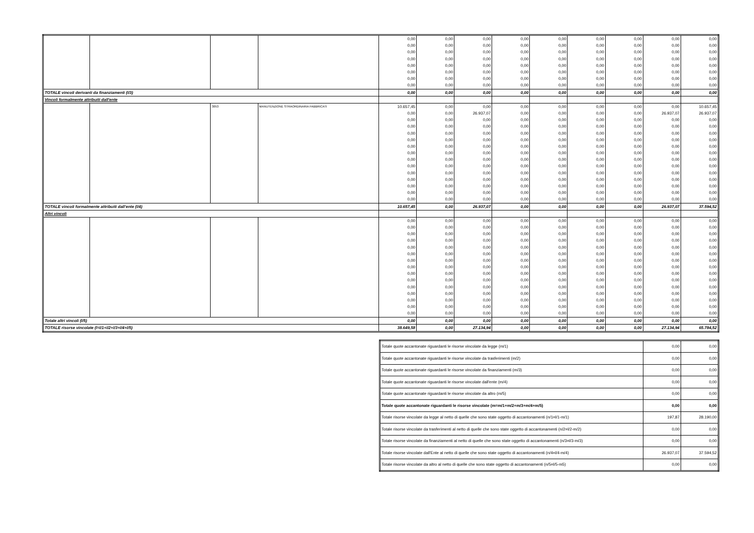| | | | | 0,00 | 0,00 | 0,00 | 0,00 | 0,00 | 0,00 | 0,00 | 0,00 | 0,00 |
| | | | | 0,00 | 0,00 | 0,00 | 0,00 | 0,00 | 0,00 | 0,00 | 0,00 | 0,00 |
| | | | | 0,00 | 0,00 | 0,00 | 0,00 | 0,00 | 0,00 | 0,00 | 0,00 | 0,00 |
| | | | | 0,00 | 0,00 | 0,00 | 0,00 | 0,00 | 0,00 | 0,00 | 0,00 | 0,00 |
| | | | | 0,00 | 0,00 | 0,00 | 0,00 | 0,00 | 0,00 | 0,00 | 0,00 | 0,00 |
| | | | | 0,00 | 0,00 | 0,00 | 0,00 | 0,00 | 0,00 | 0,00 | 0,00 | 0,00 |
| | | | | 0,00 | 0,00 | 0,00 | 0,00 | 0,00 | 0,00 | 0,00 | 0,00 | 0,00 |
| | | | | 0,00 | 0,00 | 0,00 | 0,00 | 0,00 | 0,00 | 0,00 | 0,00 | 0,00 |
| TOTALE vincoli derivanti da finanziamenti (l/3) | | | | 0,00 | 0,00 | 0,00 | 0,00 | 0,00 | 0,00 | 0,00 | 0,00 | 0,00 |
| Vincoli formalmente attribuiti dall'ente | | | | | | | | | | | | |
| | | 3053 | MANUTENZIONE STRAORDINARIA FABBRICATI | 10.657,45 | 0,00 | 0,00 | 0,00 | 0,00 | 0,00 | 0,00 | 0,00 | 10.657,45 |
| | | | | 0,00 | 0,00 | 26.937,07 | 0,00 | 0,00 | 0,00 | 0,00 | 26.937,07 | 26.937,07 |
| | | | | 0,00 | 0,00 | 0,00 | 0,00 | 0,00 | 0,00 | 0,00 | 0,00 | 0,00 |
| | | | | 0,00 | 0,00 | 0,00 | 0,00 | 0,00 | 0,00 | 0,00 | 0,00 | 0,00 |
| | | | | 0,00 | 0,00 | 0,00 | 0,00 | 0,00 | 0,00 | 0,00 | 0,00 | 0,00 |
| | | | | 0,00 | 0,00 | 0,00 | 0,00 | 0,00 | 0,00 | 0,00 | 0,00 | 0,00 |
| | | | | 0,00 | 0,00 | 0,00 | 0,00 | 0,00 | 0,00 | 0,00 | 0,00 | 0,00 |
| | | | | 0,00 | 0,00 | 0,00 | 0,00 | 0,00 | 0,00 | 0,00 | 0,00 | 0,00 |
| | | | | 0,00 | 0,00 | 0,00 | 0,00 | 0,00 | 0,00 | 0,00 | 0,00 | 0,00 |
| | | | | 0,00 | 0,00 | 0,00 | 0,00 | 0,00 | 0,00 | 0,00 | 0,00 | 0,00 |
| | | | | 0,00 | 0,00 | 0,00 | 0,00 | 0,00 | 0,00 | 0,00 | 0,00 | 0,00 |
| | | | | 0,00 | 0,00 | 0,00 | 0,00 | 0,00 | 0,00 | 0,00 | 0,00 | 0,00 |
| | | | | 0,00 | 0,00 | 0,00 | 0,00 | 0,00 | 0,00 | 0,00 | 0,00 | 0,00 |
| | | | | 0,00 | 0,00 | 0,00 | 0,00 | 0,00 | 0,00 | 0,00 | 0,00 | 0,00 |
| | | | | 0,00 | 0,00 | 0,00 | 0,00 | 0,00 | 0,00 | 0,00 | 0,00 | 0,00 |
| TOTALE vincoli formalmente attribuiti dall'ente (l/4) | | | | 10.657,45 | 0,00 | 26.937,07 | 0,00 | 0,00 | 0,00 | 0,00 | 26.937,07 | 37.594,52 |
| Altri vincoli | | | | | | | | | | | | |
| | | | | 0,00 | 0,00 | 0,00 | 0,00 | 0,00 | 0,00 | 0,00 | 0,00 | 0,00 |
| | | | | 0,00 | 0,00 | 0,00 | 0,00 | 0,00 | 0,00 | 0,00 | 0,00 | 0,00 |
| | | | | 0,00 | 0,00 | 0,00 | 0,00 | 0,00 | 0,00 | 0,00 | 0,00 | 0,00 |
| | | | | 0,00 | 0,00 | 0,00 | 0,00 | 0,00 | 0,00 | 0,00 | 0,00 | 0,00 |
| | | | | 0,00 | 0,00 | 0,00 | 0,00 | 0,00 | 0,00 | 0,00 | 0,00 | 0,00 |
| | | | | 0,00 | 0,00 | 0,00 | 0,00 | 0,00 | 0,00 | 0,00 | 0,00 | 0,00 |
| | | | | 0,00 | 0,00 | 0,00 | 0,00 | 0,00 | 0,00 | 0,00 | 0,00 | 0,00 |
| | | | | 0,00 | 0,00 | 0,00 | 0,00 | 0,00 | 0,00 | 0,00 | 0,00 | 0,00 |
| | | | | 0,00 | 0,00 | 0,00 | 0,00 | 0,00 | 0,00 | 0,00 | 0,00 | 0,00 |
| | | | | 0,00 | 0,00 | 0,00 | 0,00 | 0,00 | 0,00 | 0,00 | 0,00 | 0,00 |
| | | | | 0,00 | 0,00 | 0,00 | 0,00 | 0,00 | 0,00 | 0,00 | 0,00 | 0,00 |
| | | | | 0,00 | 0,00 | 0,00 | 0,00 | 0,00 | 0,00 | 0,00 | 0,00 | 0,00 |
| | | | | 0,00 | 0,00 | 0,00 | 0,00 | 0,00 | 0,00 | 0,00 | 0,00 | 0,00 |
| | | | | 0,00 | 0,00 | 0,00 | 0,00 | 0,00 | 0,00 | 0,00 | 0,00 | 0,00 |
| | | | | 0,00 | 0,00 | 0,00 | 0,00 | 0,00 | 0,00 | 0,00 | 0,00 | 0,00 |
| Totale altri vincoli (l/5) | | | | 0,00 | 0,00 | 0,00 | 0,00 | 0,00 | 0,00 | 0,00 | 0,00 | 0,00 |
| TOTALE risorse vincolate (l=l/1+l/2+l/3+l/4+l/5) | | | | 38.649,58 | 0,00 | 27.134,94 | 0,00 | 0,00 | 0,00 | 0,00 | 27.134,94 | 65.784,52 |
| Totale quote accantonate riguardanti le risorse vincolate da legge (m/1) | 0,00 | 0,00 |
| Totale quote accantonate riguardanti le risorse vincolate da trasferimenti (m/2) | 0,00 | 0,00 |
| Totale quote accantonate riguardanti le risorse vincolate da finanziamenti (m/3) | 0,00 | 0,00 |
| Totale quote accantonate riguardanti le risorse vincolate dall'ente (m/4) | 0,00 | 0,00 |
| Totale quote accantonate riguardanti le risorse vincolate da altro (m/5) | 0,00 | 0,00 |
| Totale quote accantonate riguardanti le risorse vincolate (m=m/1+m/2+m/3+m/4+m/5) | 0,00 | 0,00 |
| Totale risorse vincolate da legge al netto di quelle che sono state oggetto di accantonamenti (n/1=l/1-m/1) | 197,87 | 28.190,00 |
| Totale risorse vincolate da trasferimenti al netto di quelle che sono state oggetto di accantonamenti (n/2=l/2-m/2) | 0,00 | 0,00 |
| Totale risorse vincolate da finanziamenti al netto di quelle che sono state oggetto di accantonamenti (n/3=l/3-m/3) | 0,00 | 0,00 |
| Totale risorse vincolate dall'Ente al netto di quelle che sono state oggetto di accantonamenti (n/4=l/4-m/4) | 26.937,07 | 37.594,52 |
| Totale risorse vincolate da altro al netto di quelle che sono state oggetto di accantonamenti (n/5=l/5-m5) | 0,00 | 0,00 |